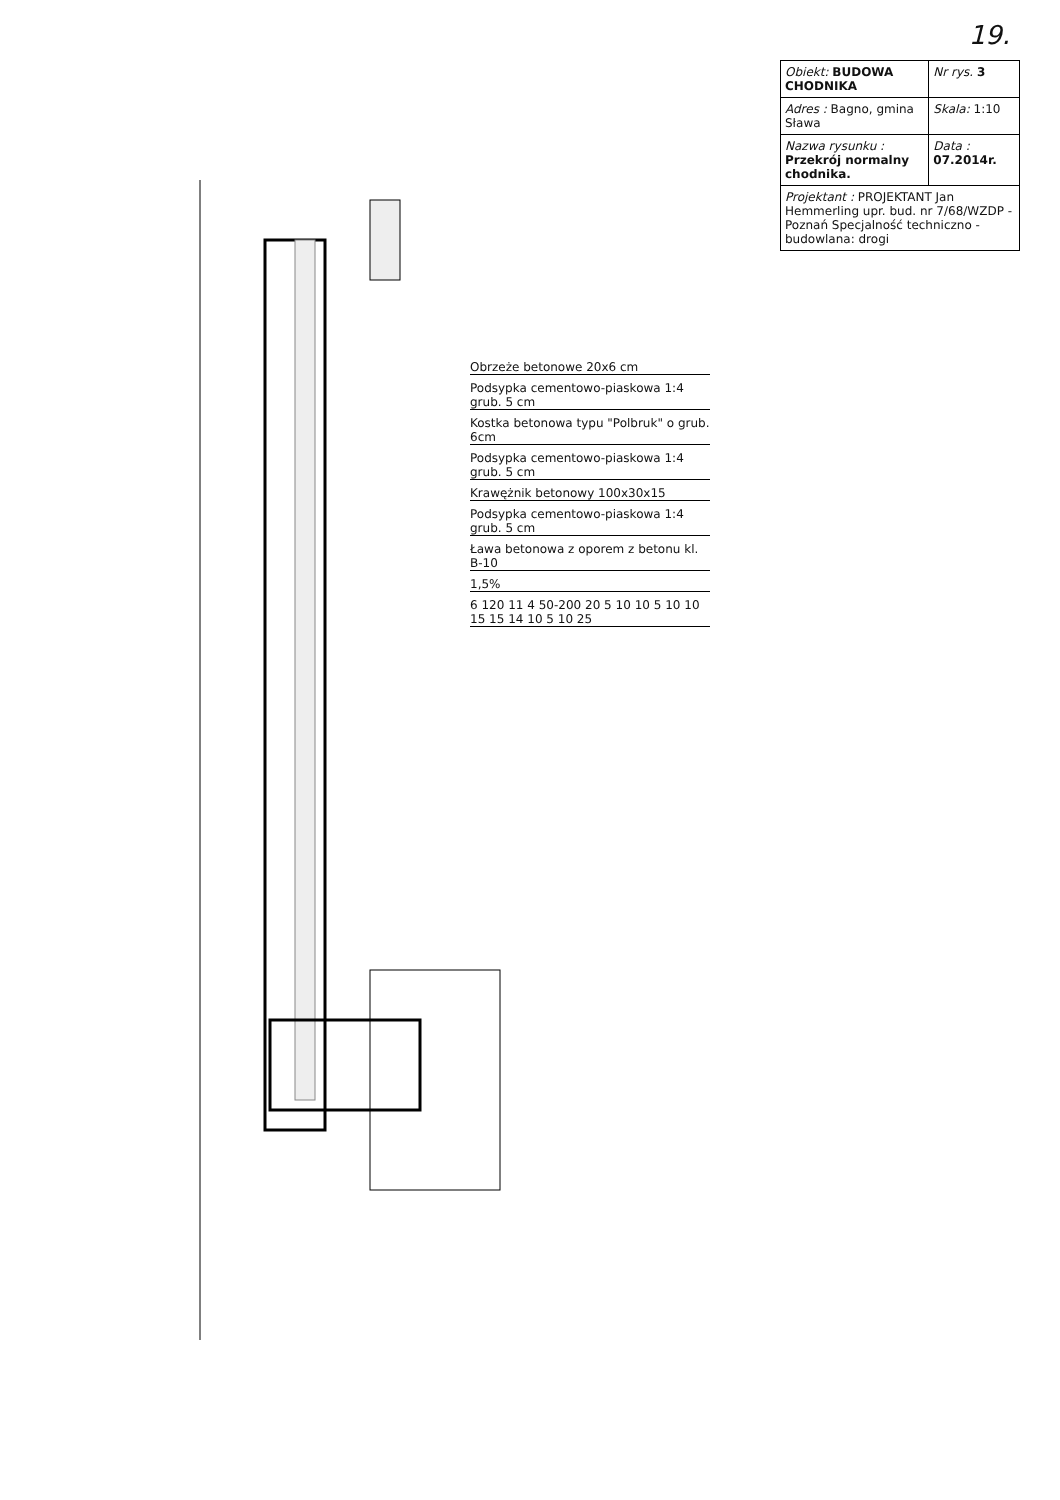19.
| Obiekt: BUDOWA CHODNIKA | Nr rys. 3 |
| Adres : Bagno, gmina Sława | Skala: 1:10 |
| Nazwa rysunku : Przekrój normalny chodnika. | Data : 07.2014r. |
| Projektant : PROJEKTANT Jan Hemmerling upr. bud. nr 7/68/WZDP - Poznań Specjalność techniczno - budowlana: drogi | |
Obrzeże betonowe 20x6 cm
Podsypka cementowo-piaskowa 1:4 grub. 5 cm
Kostka betonowa typu "Polbruk" o grub. 6cm
Podsypka cementowo-piaskowa 1:4 grub. 5 cm
Krawężnik betonowy 100x30x15
Podsypka cementowo-piaskowa 1:4 grub. 5 cm
Ława betonowa z oporem z betonu kl. B-10
1,5%
6 120 11 4 50-200 20 5 10 10 5 10 10 15 15 14 10 5 10 25